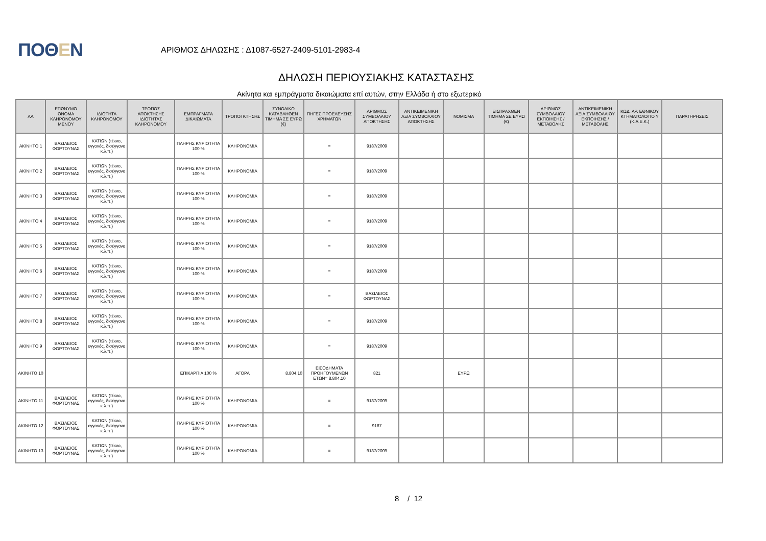ΠΟΘΕΝ
ΑΡΙΘΜΟΣ ΔΗΛΩΣΗΣ : Δ1087-6527-2409-5101-2983-4
ΔΗΛΩΣΗ ΠΕΡΙΟΥΣΙΑΚΗΣ ΚΑΤΑΣΤΑΣΗΣ
Ακίνητα και εμπράγματα δικαιώματα επί αυτών, στην Ελλάδα ή στο εξωτερικό
| ΑΑ | ΕΠΩΝΥΜΟ ΟΝΟΜΑ ΚΛΗΡΟΝΟΜΟΥ ΜΕΝΟΥ | ΙΔΙΟΤΗΤΑ ΚΛΗΡΟΝΟΜΟΥ | ΤΡΟΠΟΣ ΑΠΟΚΤΗΣΗΣ ΙΔΙΟΤΗΤΑΣ ΚΛΗΡΟΝΟΜΟΥ | ΕΜΠΡΑΓΜΑΤΑ ΔΙΚΑΙΩΜΑΤΑ | ΤΡΟΠΟΙ ΚΤΗΣΗΣ | ΣΥΝΟΛΙΚΟ ΚΑΤΑΒΛΗΘΕΝ ΤΙΜΗΜΑ ΣΕ ΕΥΡΩ (€) | ΠΗΓΕΣ ΠΡΟΕΛΕΥΣΗΣ ΧΡΗΜΑΤΩΝ | ΑΡΙΘΜΟΣ ΣΥΜΒΟΛΑΙΟΥ ΑΠΟΚΤΗΣΗΣ | ΑΝΤΙΚΕΙΜΕΝΙΚΗ ΑΞΙΑ ΣΥΜΒΟΛΑΙΟΥ ΑΠΟΚΤΗΣΗΣ | ΝΟΜΙΣΜΑ | ΕΙΣΠΡΑΧΘΕΝ ΤΙΜΗΜΑ ΣΕ ΕΥΡΩ (€) | ΑΡΙΘΜΟΣ ΣΥΜΒΟΛΑΙΟΥ ΕΚΠΟΙΗΣΗΣ /ΜΕΤΑΒΟΛΗΣ | ΑΝΤΙΚΕΙΜΕΝΙΚΗ ΑΞΙΑ ΣΥΜΒΟΛΑΙΟΥ ΕΚΠΟΙΗΣΗΣ / ΜΕΤΑΒΟΛΗΣ | ΚΩΔ. ΑΡ. ΕΘΝΙΚΟΥ ΚΤΗΜΑΤΟΛΟΓΙΟ Υ (Κ.Α.Ε.Κ.) | ΠΑΡΑΤΗΡΗΣΕΙΣ |
| --- | --- | --- | --- | --- | --- | --- | --- | --- | --- | --- | --- | --- | --- | --- | --- |
| ΑΚΙΝΗΤΟ 1 | ΒΑΣΙΛΕΙΟΣ ΦΟΡΤΟΥΝΑΣ | ΚΑΤΙΩΝ (τέκνο, εγγονός, δισέγγονο κ.λ.π.) | | ΠΛΗΡΗΣ ΚΥΡΙΟΤΗΤΑ 100 % | ΚΛΗΡΟΝΟΜΙΑ | | = | 9187/2009 | | | | | | | |
| ΑΚΙΝΗΤΟ 2 | ΒΑΣΙΛΕΙΟΣ ΦΟΡΤΟΥΝΑΣ | ΚΑΤΙΩΝ (τέκνο, εγγονός, δισέγγονο κ.λ.π.) | | ΠΛΗΡΗΣ ΚΥΡΙΟΤΗΤΑ 100 % | ΚΛΗΡΟΝΟΜΙΑ | | = | 9187/2009 | | | | | | | |
| ΑΚΙΝΗΤΟ 3 | ΒΑΣΙΛΕΙΟΣ ΦΟΡΤΟΥΝΑΣ | ΚΑΤΙΩΝ (τέκνο, εγγονός, δισέγγονο κ.λ.π.) | | ΠΛΗΡΗΣ ΚΥΡΙΟΤΗΤΑ 100 % | ΚΛΗΡΟΝΟΜΙΑ | | = | 9187/2009 | | | | | | | |
| ΑΚΙΝΗΤΟ 4 | ΒΑΣΙΛΕΙΟΣ ΦΟΡΤΟΥΝΑΣ | ΚΑΤΙΩΝ (τέκνο, εγγονός, δισέγγονο κ.λ.π.) | | ΠΛΗΡΗΣ ΚΥΡΙΟΤΗΤΑ 100 % | ΚΛΗΡΟΝΟΜΙΑ | | = | 9187/2009 | | | | | | | |
| ΑΚΙΝΗΤΟ 5 | ΒΑΣΙΛΕΙΟΣ ΦΟΡΤΟΥΝΑΣ | ΚΑΤΙΩΝ (τέκνο, εγγονός, δισέγγονο κ.λ.π.) | | ΠΛΗΡΗΣ ΚΥΡΙΟΤΗΤΑ 100 % | ΚΛΗΡΟΝΟΜΙΑ | | = | 9187/2009 | | | | | | | |
| ΑΚΙΝΗΤΟ 6 | ΒΑΣΙΛΕΙΟΣ ΦΟΡΤΟΥΝΑΣ | ΚΑΤΙΩΝ (τέκνο, εγγονός, δισέγγονο κ.λ.π.) | | ΠΛΗΡΗΣ ΚΥΡΙΟΤΗΤΑ 100 % | ΚΛΗΡΟΝΟΜΙΑ | | = | 9187/2009 | | | | | | | |
| ΑΚΙΝΗΤΟ 7 | ΒΑΣΙΛΕΙΟΣ ΦΟΡΤΟΥΝΑΣ | ΚΑΤΙΩΝ (τέκνο, εγγονός, δισέγγονο κ.λ.π.) | | ΠΛΗΡΗΣ ΚΥΡΙΟΤΗΤΑ 100 % | ΚΛΗΡΟΝΟΜΙΑ | | = | ΒΑΣΙΛΕΙΟΣ ΦΟΡΤΟΥΝΑΣ | | | | | | | |
| ΑΚΙΝΗΤΟ 8 | ΒΑΣΙΛΕΙΟΣ ΦΟΡΤΟΥΝΑΣ | ΚΑΤΙΩΝ (τέκνο, εγγονός, δισέγγονο κ.λ.π.) | | ΠΛΗΡΗΣ ΚΥΡΙΟΤΗΤΑ 100 % | ΚΛΗΡΟΝΟΜΙΑ | | = | 9187/2009 | | | | | | | |
| ΑΚΙΝΗΤΟ 9 | ΒΑΣΙΛΕΙΟΣ ΦΟΡΤΟΥΝΑΣ | ΚΑΤΙΩΝ (τέκνο, εγγονός, δισέγγονο κ.λ.π.) | | ΠΛΗΡΗΣ ΚΥΡΙΟΤΗΤΑ 100 % | ΚΛΗΡΟΝΟΜΙΑ | | = | 9187/2009 | | | | | | | |
| ΑΚΙΝΗΤΟ 10 | | | | ΕΠΙΚΑΡΠΙΑ 100 % | ΑΓΟΡΑ | 8.804,10 | ΕΙΣΟΔΗΜΑΤΑ ΠΡΟΗΓΟΥΜΕΝΩΝ ΕΤΩΝ= 8.804,10 | 821 | | ΕΥΡΩ | | | | | |
| ΑΚΙΝΗΤΟ 11 | ΒΑΣΙΛΕΙΟΣ ΦΟΡΤΟΥΝΑΣ | ΚΑΤΙΩΝ (τέκνο, εγγονός, δισέγγονο κ.λ.π.) | | ΠΛΗΡΗΣ ΚΥΡΙΟΤΗΤΑ 100 % | ΚΛΗΡΟΝΟΜΙΑ | | = | 9187/2009 | | | | | | | |
| ΑΚΙΝΗΤΟ 12 | ΒΑΣΙΛΕΙΟΣ ΦΟΡΤΟΥΝΑΣ | ΚΑΤΙΩΝ (τέκνο, εγγονός, δισέγγονο κ.λ.π.) | | ΠΛΗΡΗΣ ΚΥΡΙΟΤΗΤΑ 100 % | ΚΛΗΡΟΝΟΜΙΑ | | = | 9187 | | | | | | | |
| ΑΚΙΝΗΤΟ 13 | ΒΑΣΙΛΕΙΟΣ ΦΟΡΤΟΥΝΑΣ | ΚΑΤΙΩΝ (τέκνο, εγγονός, δισέγγονο κ.λ.π.) | | ΠΛΗΡΗΣ ΚΥΡΙΟΤΗΤΑ 100 % | ΚΛΗΡΟΝΟΜΙΑ | | = | 9187/2009 | | | | | | | |
8 / 12